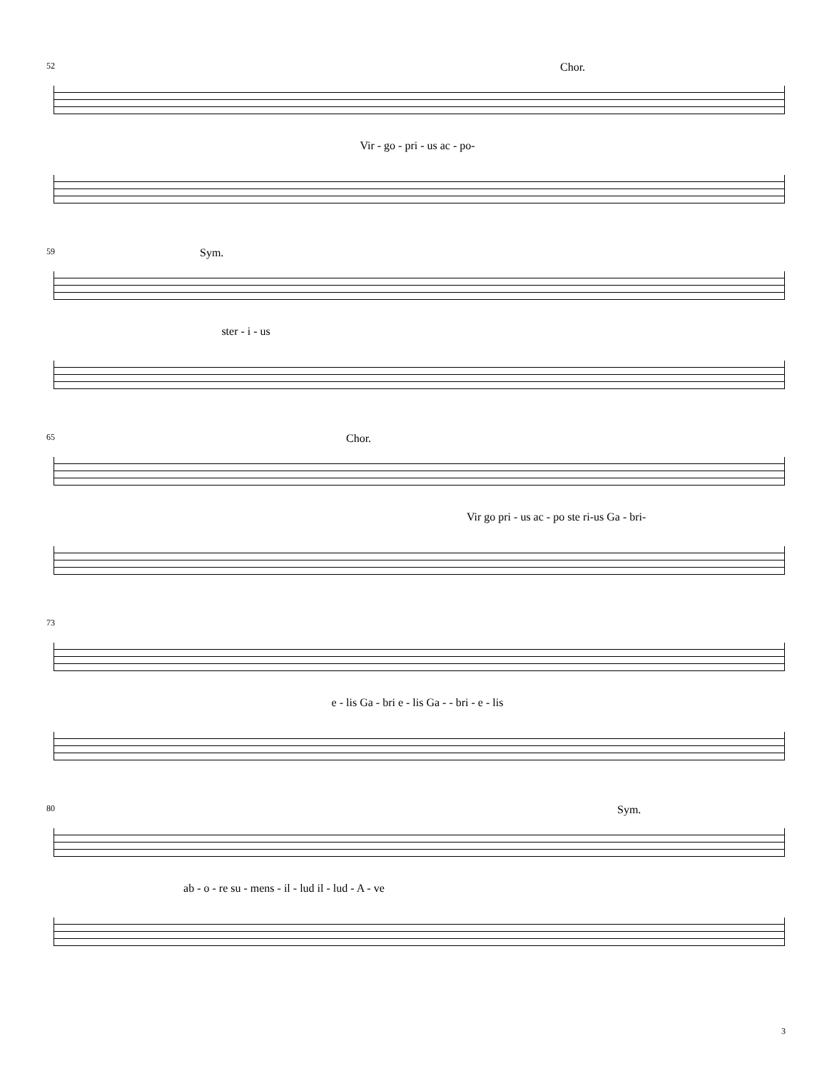52 Chor.
Vir - go - pri - us ac - po-
59 Sym.
ster - i - us
65 Chor.
Vir go pri - us ac - po ste ri-us Ga - bri-
73
e - lis Ga - bri e - lis Ga - - bri - e - lis
80 Sym.
ab - o - re su - mens - il - lud il - lud - A - ve
3